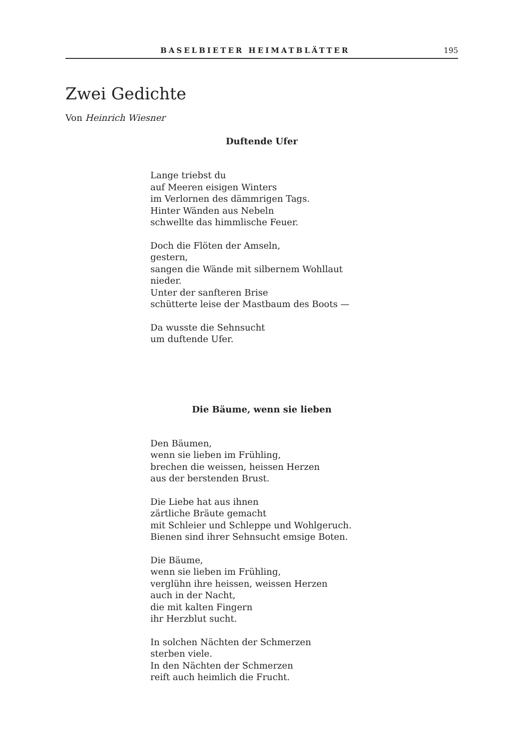BASELBIETER HEIMATBLÄTTER 195
Zwei Gedichte
Von Heinrich Wiesner
Duftende Ufer
Lange triebst du
auf Meeren eisigen Winters
im Verlornen des dämmrigen Tags.
Hinter Wänden aus Nebeln
schwellte das himmlische Feuer.
Doch die Flöten der Amseln,
gestern,
sangen die Wände mit silbernem Wohllaut
nieder.
Unter der sanfteren Brise
schütterte leise der Mastbaum des Boots —
Da wusste die Sehnsucht
um duftende Ufer.
Die Bäume, wenn sie lieben
Den Bäumen,
wenn sie lieben im Frühling,
brechen die weissen, heissen Herzen
aus der berstenden Brust.
Die Liebe hat aus ihnen
zärtliche Bräute gemacht
mit Schleier und Schleppe und Wohlgeruch.
Bienen sind ihrer Sehnsucht emsige Boten.
Die Bäume,
wenn sie lieben im Frühling,
verglühn ihre heissen, weissen Herzen
auch in der Nacht,
die mit kalten Fingern
ihr Herzblut sucht.
In solchen Nächten der Schmerzen
sterben viele.
In den Nächten der Schmerzen
reift auch heimlich die Frucht.